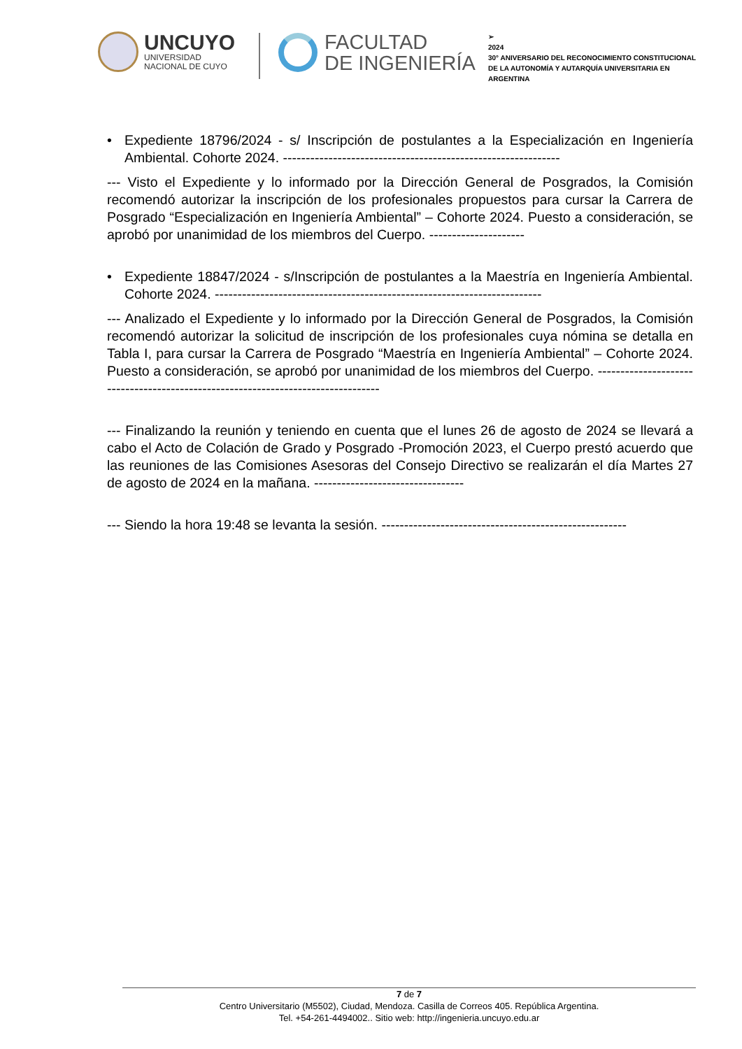UNCUYO
UNIVERSIDAD
NACIONAL DE CUYO
FACULTAD
DE INGENIERÍA
➢
2024
30° ANIVERSARIO DEL RECONOCIMIENTO CONSTITUCIONAL DE LA AUTONOMÍA Y AUTARQUÍA UNIVERSITARIA EN ARGENTINA
• Expediente 18796/2024 - s/ Inscripción de postulantes a la Especialización en Ingeniería Ambiental. Cohorte 2024. -------------------------------------------------------------
--- Visto el Expediente y lo informado por la Dirección General de Posgrados, la Comisión recomendó autorizar la inscripción de los profesionales propuestos para cursar la Carrera de Posgrado “Especialización en Ingeniería Ambiental” – Cohorte 2024. Puesto a consideración, se aprobó por unanimidad de los miembros del Cuerpo. ---------------------
• Expediente 18847/2024 - s/Inscripción de postulantes a la Maestría en Ingeniería Ambiental. Cohorte 2024. ------------------------------------------------------------------------
--- Analizado el Expediente y lo informado por la Dirección General de Posgrados, la Comisión recomendó autorizar la solicitud de inscripción de los profesionales cuya nómina se detalla en Tabla I, para cursar la Carrera de Posgrado “Maestría en Ingeniería Ambiental” – Cohorte 2024. Puesto a consideración, se aprobó por unanimidad de los miembros del Cuerpo. ---------------------------------------------------------------------------------
--- Finalizando la reunión y teniendo en cuenta que el lunes 26 de agosto de 2024 se llevará a cabo el Acto de Colación de Grado y Posgrado -Promoción 2023, el Cuerpo prestó acuerdo que las reuniones de las Comisiones Asesoras del Consejo Directivo se realizarán el día Martes 27 de agosto de 2024 en la mañana. ---------------------------------
--- Siendo la hora 19:48 se levanta la sesión. ------------------------------------------------------
7 de 7
Centro Universitario (M5502), Ciudad, Mendoza. Casilla de Correos 405. República Argentina.
Tel. +54-261-4494002.. Sitio web: http://ingenieria.uncuyo.edu.ar